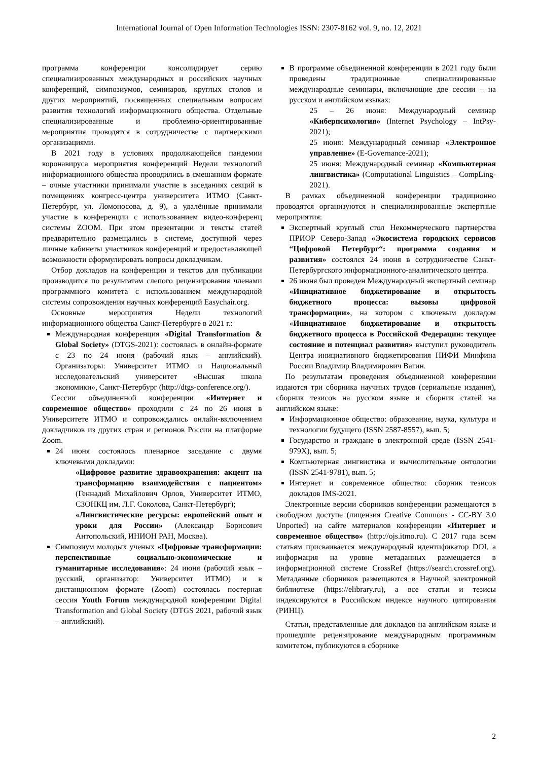International Journal of Open Information Technologies ISSN: 2307-8162 vol. 9, no. 12, 2021
программа конференции консолидирует серию специализированных международных и российских научных конференций, симпозиумов, семинаров, круглых столов и других мероприятий, посвященных специальным вопросам развития технологий информационного общества. Отдельные специализированные и проблемно-ориентированные мероприятия проводятся в сотрудничестве с партнерскими организациями.
В 2021 году в условиях продолжающейся пандемии коронавируса мероприятия конференций Недели технологий информационного общества проводились в смешанном формате – очные участники принимали участие в заседаниях секций в помещениях конгресс-центра университета ИТМО (Санкт-Петербург, ул. Ломоносова, д. 9), а удалённые принимали участие в конференции с использованием видео-конференц системы ZOOM. При этом презентации и тексты статей предварительно размещались в системе, доступной через личные кабинеты участников конференций и предоставляющей возможности сформулировать вопросы докладчикам.
Отбор докладов на конференции и текстов для публикации производится по результатам слепого рецензирования членами программного комитета с использованием международной системы сопровождения научных конференций Easychair.org.
Основные мероприятия Недели технологий информационного общества Санкт-Петербурге в 2021 г.:
Международная конференция «Digital Transformation & Global Society» (DTGS-2021): состоялась в онлайн-формате с 23 по 24 июня (рабочий язык – английский). Организаторы: Университет ИТМО и Национальный исследовательский университет «Высшая школа экономики», Санкт-Петербург (http://dtgs-conference.org/).
Сессии объединенной конференции «Интернет и современное общество» проходили с 24 по 26 июня в Университете ИТМО и сопровождались онлайн-включением докладчиков из других стран и регионов России на платформе Zoom.
24 июня состоялось пленарное заседание с двумя ключевыми докладами:
«Цифровое развитие здравоохранения: акцент на трансформацию взаимодействия с пациентом» (Геннадий Михайлович Орлов, Университет ИТМО, СЗОНКЦ им. Л.Г. Соколова, Санкт-Петербург);
«Лингвистические ресурсы: европейский опыт и уроки для России» (Александр Борисович Антопольский, ИНИОН РАН, Москва).
Симпозиум молодых ученых «Цифровые трансформации: перспективные социально-экономические и гуманитарные исследования»: 24 июня (рабочий язык – русский, организатор: Университет ИТМО) и в дистанционном формате (Zoom) состоялась постерная сессия Youth Forum международной конференции Digital Transformation and Global Society (DTGS 2021, рабочий язык – английский).
В программе объединенной конференции в 2021 году были проведены традиционные специализированные международные семинары, включающие две сессии – на русском и английском языках:
25 – 26 июня: Международный семинар «Киберпсихология» (Internet Psychology – IntPsy-2021);
25 июня: Международный семинар «Электронное управление» (E-Governance-2021);
25 июня: Международный семинар «Компьютерная лингвистика» (Computational Linguistics – CompLing-2021).
В рамках объединенной конференции традиционно проводятся организуются и специализированные экспертные мероприятия:
Экспертный круглый стол Некоммерческого партнерства ПРИОР Северо-Запад «Экосистема городских сервисов “Цифровой Петербург“: программа создания и развития» состоялся 24 июня в сотрудничестве Санкт-Петербургского информационного-аналитического центра.
26 июня был проведен Международный экспертный семинар «Инициативное бюджетирование и открытость бюджетного процесса: вызовы цифровой трансформации», на котором с ключевым докладом «Инициативное бюджетирование и открытость бюджетного процесса в Российской Федерации: текущее состояние и потенциал развития» выступил руководитель Центра инициативного бюджетирования НИФИ Минфина России Владимир Владимирович Вагин.
По результатам проведения объединенной конференции издаются три сборника научных трудов (сериальные издания), сборник тезисов на русском языке и сборник статей на английском языке:
Информационное общество: образование, наука, культура и технологии будущего (ISSN 2587-8557), вып. 5;
Государство и граждане в электронной среде (ISSN 2541-979X), вып. 5;
Компьютерная лингвистика и вычислительные онтологии (ISSN 2541-9781), вып. 5;
Интернет и современное общество: сборник тезисов докладов IMS-2021.
Электронные версии сборников конференции размещаются в свободном доступе (лицензия Creative Commons - CC-BY 3.0 Unported) на сайте материалов конференции «Интернет и современное общество» (http://ojs.itmo.ru). С 2017 года всем статьям присваивается международный идентификатор DOI, а информация на уровне метаданных размещается в информационной системе CrossRef (https://search.crossref.org). Метаданные сборников размещаются в Научной электронной библиотеке (https://elibrary.ru), а все статьи и тезисы индексируются в Российском индексе научного цитирования (РИНЦ).
Статьи, представленные для докладов на английском языке и прошедшие рецензирование международным программным комитетом, публикуются в сборнике
2